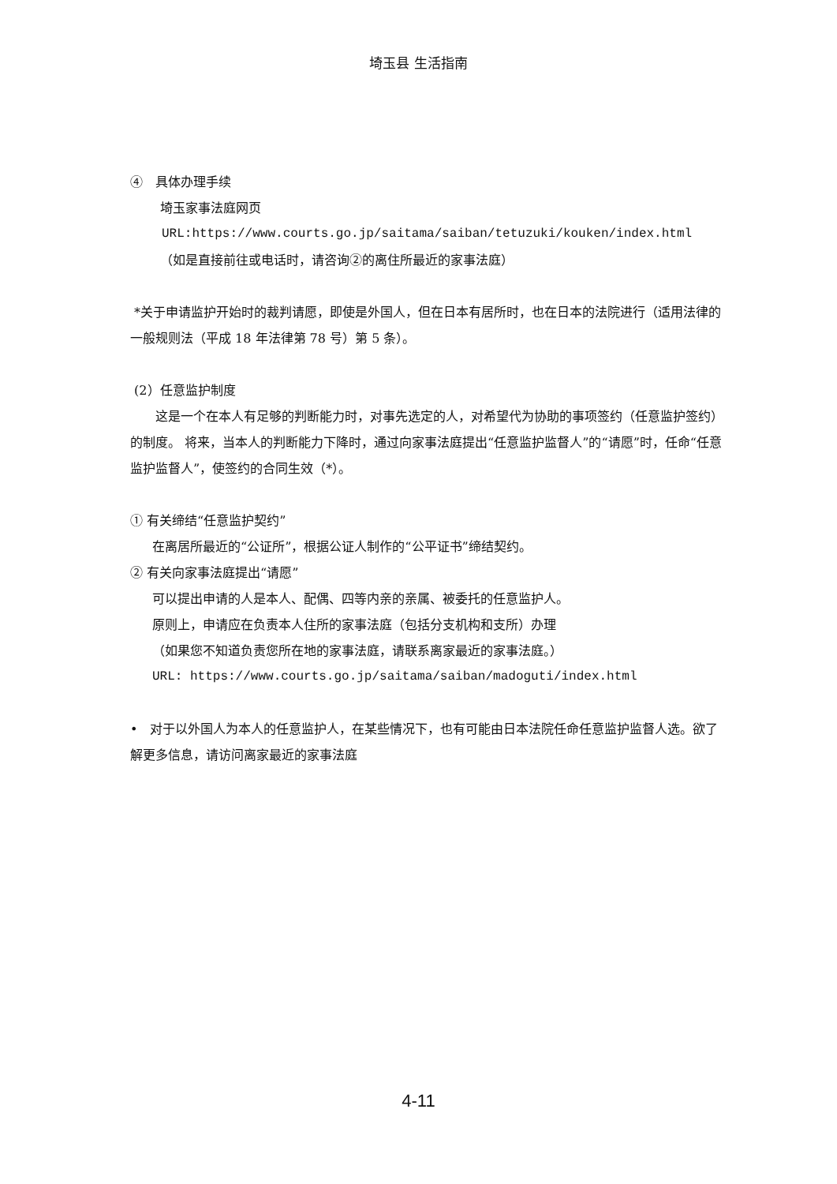埼玉县 生活指南
④　具体办理手续
埼玉家事法庭网页
URL:https://www.courts.go.jp/saitama/saiban/tetuzuki/kouken/index.html
（如是直接前往或电话时，请咨询②的离住所最近的家事法庭）
*关于申请监护开始时的裁判请愿，即使是外国人，但在日本有居所时，也在日本的法院进行（适用法律的一般规则法（平成 18 年法律第 78 号）第 5 条）。
(2）任意监护制度
　　这是一个在本人有足够的判断能力时，对事先选定的人，对希望代为协助的事项签约（任意监护签约）的制度。 将来，当本人的判断能力下降时，通过向家事法庭提出“任意监护监督人”的“请愿”时，任命“任意监护监督人”，使签约的合同生效（*）。
① 有关缔结“任意监护契约”
在离居所最近的“公证所”，根据公证人制作的“公平证书”缔结契约。
② 有关向家事法庭提出“请愿”
可以提出申请的人是本人、配偶、四等内亲的亲属、被委托的任意监护人。
原则上，申请应在负责本人住所的家事法庭（包括分支机构和支所）办理
（如果您不知道负责您所在地的家事法庭，请联系离家最近的家事法庭。）
URL: https://www.courts.go.jp/saitama/saiban/madoguti/index.html
•　对于以外国人为本人的任意监护人，在某些情况下，也有可能由日本法院任命任意监护监督人选。欲了解更多信息，请访问离家最近的家事法庭
4-11